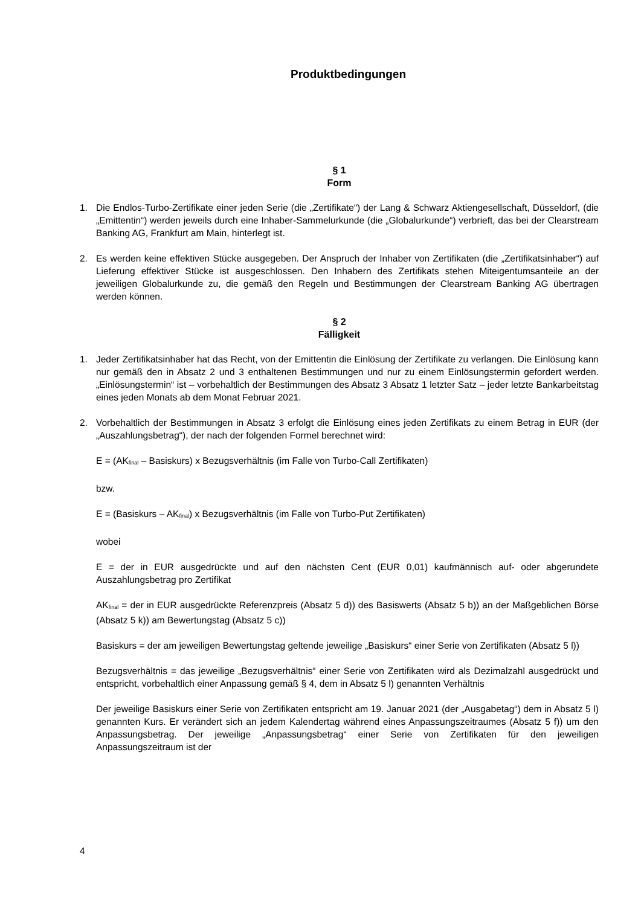Produktbedingungen
§ 1
Form
1. Die Endlos-Turbo-Zertifikate einer jeden Serie (die „Zertifikate“) der Lang & Schwarz Aktiengesellschaft, Düsseldorf, (die „Emittentin“) werden jeweils durch eine Inhaber-Sammelurkunde (die „Globalurkunde“) verbrieft, das bei der Clearstream Banking AG, Frankfurt am Main, hinterlegt ist.
2. Es werden keine effektiven Stücke ausgegeben. Der Anspruch der Inhaber von Zertifikaten (die „Zertifikatsinhaber“) auf Lieferung effektiver Stücke ist ausgeschlossen. Den Inhabern des Zertifikats stehen Miteigentumsanteile an der jeweiligen Globalurkunde zu, die gemäß den Regeln und Bestimmungen der Clearstream Banking AG übertragen werden können.
§ 2
Fälligkeit
1. Jeder Zertifikatsinhaber hat das Recht, von der Emittentin die Einlösung der Zertifikate zu verlangen. Die Einlösung kann nur gemäß den in Absatz 2 und 3 enthaltenen Bestimmungen und nur zu einem Einlösungstermin gefordert werden. „Einlösungstermin“ ist – vorbehaltlich der Bestimmungen des Absatz 3 Absatz 1 letzter Satz – jeder letzte Bankarbeitstag eines jeden Monats ab dem Monat Februar 2021.
2. Vorbehaltlich der Bestimmungen in Absatz 3 erfolgt die Einlösung eines jeden Zertifikats zu einem Betrag in EUR (der „Auszahlungsbetrag“), der nach der folgenden Formel berechnet wird:
E = (AK<sub>final</sub> – Basiskurs) x Bezugsverhältnis (im Falle von Turbo-Call Zertifikaten)
bzw.
E = (Basiskurs – AK<sub>final</sub>) x Bezugsverhältnis (im Falle von Turbo-Put Zertifikaten)
wobei
E = der in EUR ausgedrückte und auf den nächsten Cent (EUR 0,01) kaufmännisch auf- oder abgerundete Auszahlungsbetrag pro Zertifikat
AK<sub>final</sub> = der in EUR ausgedrückte Referenzpreis (Absatz 5 d)) des Basiswerts (Absatz 5 b)) an der Maßgeblichen Börse (Absatz 5 k)) am Bewertungstag (Absatz 5 c))
Basiskurs = der am jeweiligen Bewertungstag geltende jeweilige „Basiskurs“ einer Serie von Zertifikaten (Absatz 5 l))
Bezugsverhältnis = das jeweilige „Bezugsverhältnis“ einer Serie von Zertifikaten wird als Dezimalzahl ausgedrückt und entspricht, vorbehaltlich einer Anpassung gemäß § 4, dem in Absatz 5 l) genannten Verhältnis
Der jeweilige Basiskurs einer Serie von Zertifikaten entspricht am 19. Januar 2021 (der „Ausgabetag“) dem in Absatz 5 l) genannten Kurs. Er verändert sich an jedem Kalendertag während eines Anpassungszeitraumes (Absatz 5 f)) um den Anpassungsbetrag. Der jeweilige „Anpassungsbetrag“ einer Serie von Zertifikaten für den jeweiligen Anpassungszeitraum ist der
4